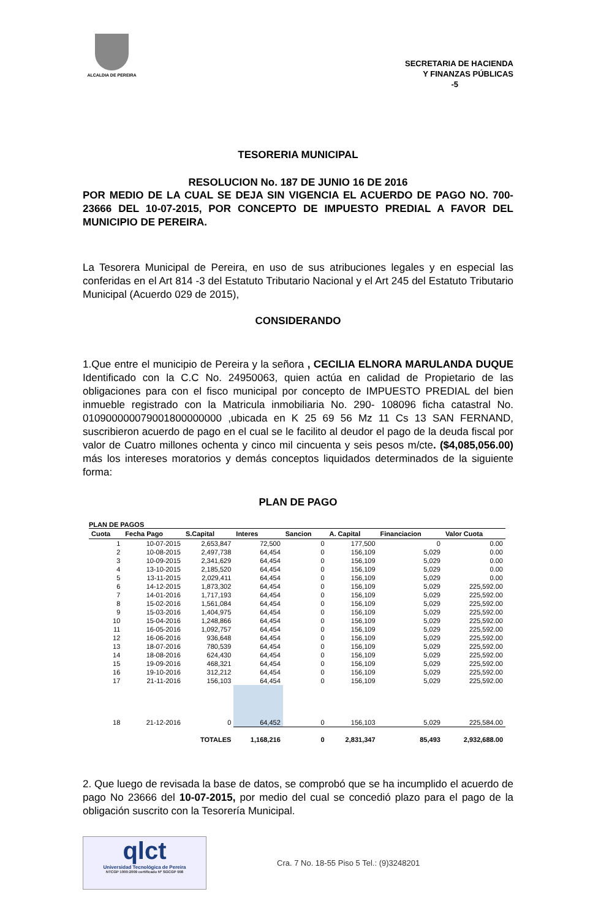ALCALDIA DE PEREIRA
SECRETARIA DE HACIENDA
Y FINANZAS PÚBLICAS
-5
TESORERIA MUNICIPAL
RESOLUCION No. 187 DE JUNIO 16 DE 2016
POR MEDIO DE LA CUAL SE DEJA SIN VIGENCIA EL ACUERDO DE PAGO NO. 700- 23666 DEL 10-07-2015, POR CONCEPTO DE IMPUESTO PREDIAL A FAVOR DEL MUNICIPIO DE PEREIRA.
La Tesorera Municipal de Pereira, en uso de sus atribuciones legales y en especial las conferidas en el Art 814 -3 del Estatuto Tributario Nacional y el Art 245 del Estatuto Tributario Municipal (Acuerdo 029 de 2015),
CONSIDERANDO
1.Que entre el municipio de Pereira y la señora , CECILIA ELNORA MARULANDA DUQUE Identificado con la C.C No. 24950063, quien actúa en calidad de Propietario de las obligaciones para con el fisco municipal por concepto de IMPUESTO PREDIAL del bien inmueble registrado con la Matricula inmobiliaria No. 290- 108096 ficha catastral No. 010900000079001800000000 ,ubicada en K 25 69 56 Mz 11 Cs 13 SAN FERNAND, suscribieron acuerdo de pago en el cual se le facilito al deudor el pago de la deuda fiscal por valor de Cuatro millones ochenta y cinco mil cincuenta y seis pesos m/cte. ($4,085,056.00) más los intereses moratorios y demás conceptos liquidados determinados de la siguiente forma:
PLAN DE PAGO
PLAN DE PAGOS
| Cuota | Fecha Pago | S.Capital | Interes | Sancion | A. Capital | Financiacion | Valor Cuota |
| --- | --- | --- | --- | --- | --- | --- | --- |
| 1 | 10-07-2015 | 2,653,847 | 72,500 | 0 | 177,500 | 0 | 0.00 |
| 2 | 10-08-2015 | 2,497,738 | 64,454 | 0 | 156,109 | 5,029 | 0.00 |
| 3 | 10-09-2015 | 2,341,629 | 64,454 | 0 | 156,109 | 5,029 | 0.00 |
| 4 | 13-10-2015 | 2,185,520 | 64,454 | 0 | 156,109 | 5,029 | 0.00 |
| 5 | 13-11-2015 | 2,029,411 | 64,454 | 0 | 156,109 | 5,029 | 0.00 |
| 6 | 14-12-2015 | 1,873,302 | 64,454 | 0 | 156,109 | 5,029 | 225,592.00 |
| 7 | 14-01-2016 | 1,717,193 | 64,454 | 0 | 156,109 | 5,029 | 225,592.00 |
| 8 | 15-02-2016 | 1,561,084 | 64,454 | 0 | 156,109 | 5,029 | 225,592.00 |
| 9 | 15-03-2016 | 1,404,975 | 64,454 | 0 | 156,109 | 5,029 | 225,592.00 |
| 10 | 15-04-2016 | 1,248,866 | 64,454 | 0 | 156,109 | 5,029 | 225,592.00 |
| 11 | 16-05-2016 | 1,092,757 | 64,454 | 0 | 156,109 | 5,029 | 225,592.00 |
| 12 | 16-06-2016 | 936,648 | 64,454 | 0 | 156,109 | 5,029 | 225,592.00 |
| 13 | 18-07-2016 | 780,539 | 64,454 | 0 | 156,109 | 5,029 | 225,592.00 |
| 14 | 18-08-2016 | 624,430 | 64,454 | 0 | 156,109 | 5,029 | 225,592.00 |
| 15 | 19-09-2016 | 468,321 | 64,454 | 0 | 156,109 | 5,029 | 225,592.00 |
| 16 | 19-10-2016 | 312,212 | 64,454 | 0 | 156,109 | 5,029 | 225,592.00 |
| 17 | 21-11-2016 | 156,103 | 64,454 | 0 | 156,109 | 5,029 | 225,592.00 |
| 18 | 21-12-2016 | 0 | 64,452 | 0 | 156,103 | 5,029 | 225,584.00 |
| | | TOTALES | 1,168,216 | 0 | 2,831,347 | 85,493 | 2,932,688.00 |
2. Que luego de revisada la base de datos, se comprobó que se ha incumplido el acuerdo de pago No 23666 del 10-07-2015, por medio del cual se concedió plazo para el pago de la obligación suscrito con la Tesorería Municipal.
qlct
Universidad Tecnológica de Pereira
NTCGP 1000:2009 certificado Nº SGCGP 008
Cra. 7 No. 18-55 Piso 5 Tel.: (9)3248201